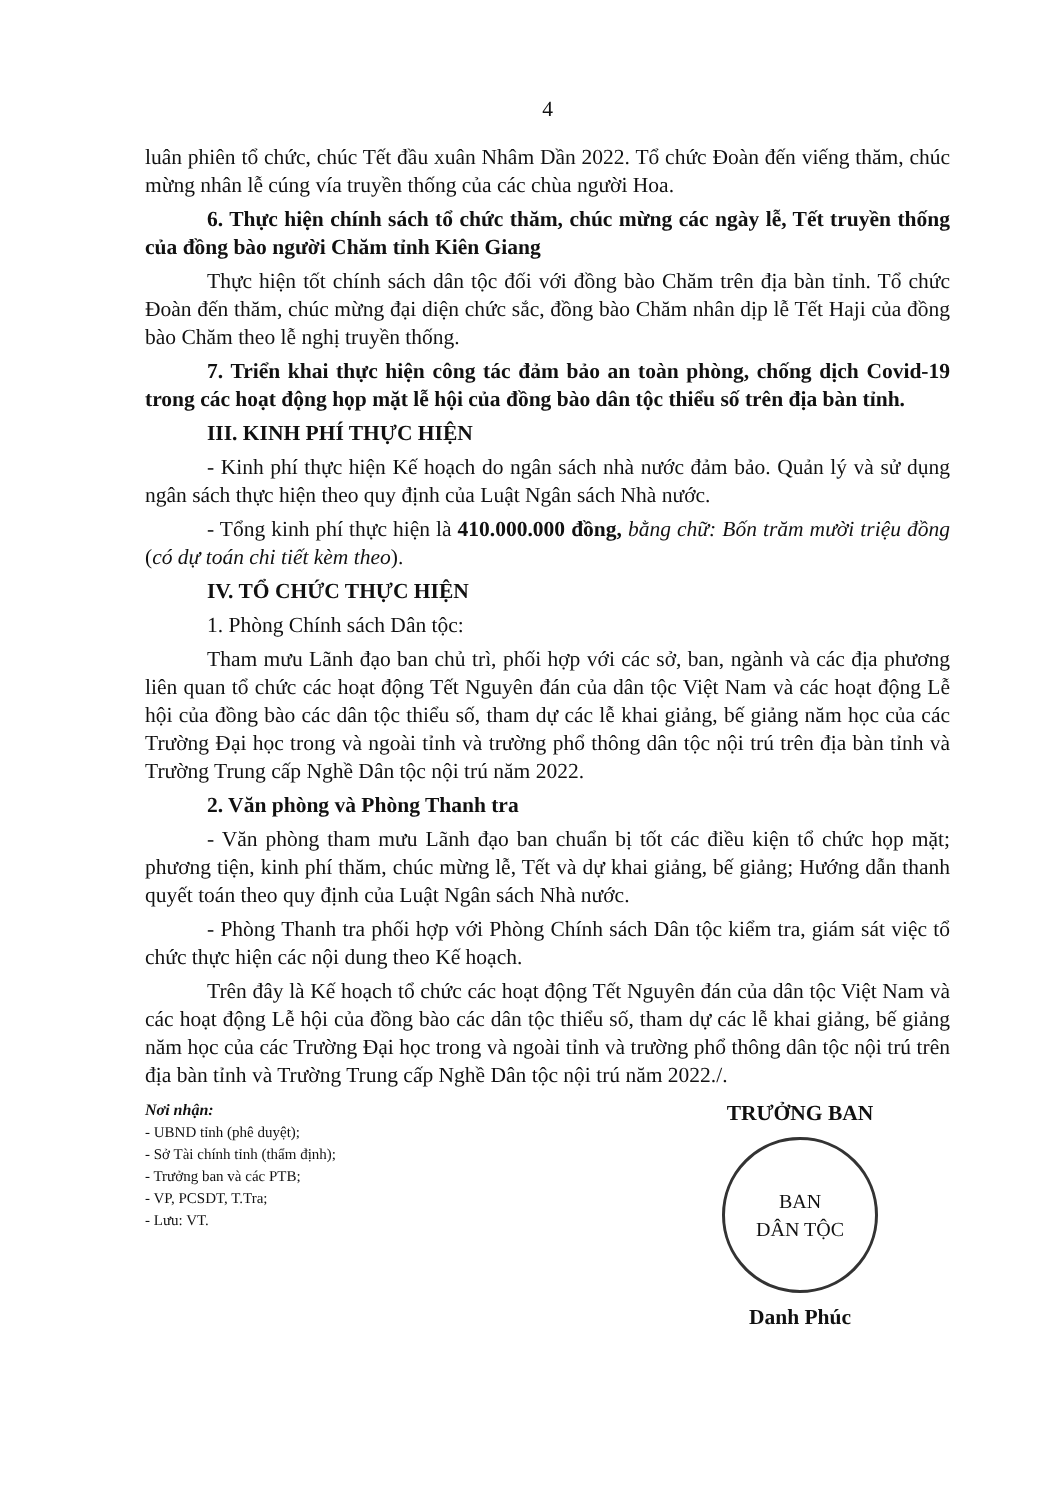4
luân phiên tổ chức, chúc Tết đầu xuân Nhâm Dần 2022. Tổ chức Đoàn đến viếng thăm, chúc mừng nhân lễ cúng vía truyền thống của các chùa người Hoa.
6. Thực hiện chính sách tổ chức thăm, chúc mừng các ngày lễ, Tết truyền thống của đồng bào người Chăm tỉnh Kiên Giang
Thực hiện tốt chính sách dân tộc đối với đồng bào Chăm trên địa bàn tỉnh. Tổ chức Đoàn đến thăm, chúc mừng đại diện chức sắc, đồng bào Chăm nhân dịp lễ Tết Haji của đồng bào Chăm theo lễ nghị truyền thống.
7. Triển khai thực hiện công tác đảm bảo an toàn phòng, chống dịch Covid-19 trong các hoạt động họp mặt lễ hội của đồng bào dân tộc thiểu số trên địa bàn tỉnh.
III. KINH PHÍ THỰC HIỆN
- Kinh phí thực hiện Kế hoạch do ngân sách nhà nước đảm bảo. Quản lý và sử dụng ngân sách thực hiện theo quy định của Luật Ngân sách Nhà nước.
- Tổng kinh phí thực hiện là 410.000.000 đồng, bằng chữ: Bốn trăm mười triệu đồng (có dự toán chi tiết kèm theo).
IV. TỔ CHỨC THỰC HIỆN
1. Phòng Chính sách Dân tộc:
Tham mưu Lãnh đạo ban chủ trì, phối hợp với các sở, ban, ngành và các địa phương liên quan tổ chức các hoạt động Tết Nguyên đán của dân tộc Việt Nam và các hoạt động Lễ hội của đồng bào các dân tộc thiểu số, tham dự các lễ khai giảng, bế giảng năm học của các Trường Đại học trong và ngoài tỉnh và trường phổ thông dân tộc nội trú trên địa bàn tỉnh và Trường Trung cấp Nghề Dân tộc nội trú năm 2022.
2. Văn phòng và Phòng Thanh tra
- Văn phòng tham mưu Lãnh đạo ban chuẩn bị tốt các điều kiện tổ chức họp mặt; phương tiện, kinh phí thăm, chúc mừng lễ, Tết và dự khai giảng, bế giảng; Hướng dẫn thanh quyết toán theo quy định của Luật Ngân sách Nhà nước.
- Phòng Thanh tra phối hợp với Phòng Chính sách Dân tộc kiểm tra, giám sát việc tổ chức thực hiện các nội dung theo Kế hoạch.
Trên đây là Kế hoạch tổ chức các hoạt động Tết Nguyên đán của dân tộc Việt Nam và các hoạt động Lễ hội của đồng bào các dân tộc thiểu số, tham dự các lễ khai giảng, bế giảng năm học của các Trường Đại học trong và ngoài tỉnh và trường phổ thông dân tộc nội trú trên địa bàn tỉnh và Trường Trung cấp Nghề Dân tộc nội trú năm 2022./.
Nơi nhận:
- UBND tỉnh (phê duyệt);
- Sở Tài chính tỉnh (thẩm định);
- Trưởng ban và các PTB;
- VP, PCSDT, T.Tra;
- Lưu: VT.
TRƯỞNG BAN
BAN
DÂN TỘC
Danh Phúc